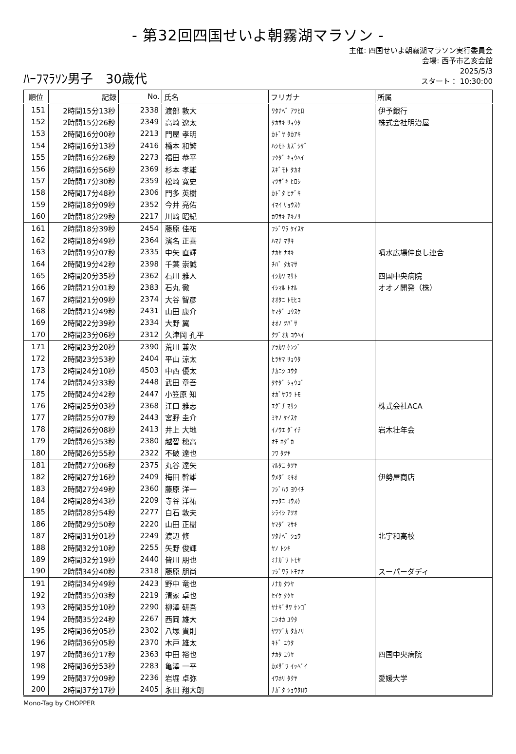- 第32回四国せいよ朝霧湖マラソン -
ﾊｰﾌﾏﾗｿﾝ男子　30歳代
主催: 四国せいよ朝霧湖マラソン実行委員会
会場: 西予市乙亥会館
2025/5/3
スタート： 10:30:00
| 順位 | 記録 | No. | 氏名 | フリガナ | 所属 |
| --- | --- | --- | --- | --- | --- |
| 151 | 2時間15分13秒 | 2338 | 渡部 敦大 | ﾜﾀﾅﾍﾞ ｱﾂﾋﾛ | 伊予銀行 |
| 152 | 2時間15分26秒 | 2349 | 高崎 遼太 | ﾀｶｻｷ ﾘｮｳﾀ | 株式会社明治屋 |
| 153 | 2時間16分00秒 | 2213 | 門屋 孝明 | ｶﾄﾞﾔ ﾀｶｱｷ | |
| 154 | 2時間16分13秒 | 2416 | 橋本 和繁 | ﾊｼﾓﾄ ｶｽﾞｼｹﾞ | |
| 155 | 2時間16分26秒 | 2273 | 福田 恭平 | ﾌｸﾀﾞ ｷｮｳﾍｲ | |
| 156 | 2時間16分56秒 | 2369 | 杉本 孝雄 | ｽｷﾞﾓﾄ ﾀｶｵ | |
| 157 | 2時間17分30秒 | 2359 | 松崎 寛史 | ﾏﾂｻﾞｷ ﾋﾛｼ | |
| 158 | 2時間17分48秒 | 2306 | 門多 英樹 | ｶﾄﾞﾀ ﾋﾃﾞｷ | |
| 159 | 2時間18分09秒 | 2352 | 今井 亮佑 | ｲﾏｲ ﾘｮｳｽｹ | |
| 160 | 2時間18分29秒 | 2217 | 川﨑 昭紀 | ｶﾜｻｷ ｱｷﾉﾘ | |
| 161 | 2時間18分39秒 | 2454 | 藤原 佳祐 | ﾌｼﾞﾜﾗ ｹｲｽｹ | |
| 162 | 2時間18分49秒 | 2364 | 濱名 正喜 | ﾊﾏﾅ ﾏｻｷ | |
| 163 | 2時間19分07秒 | 2335 | 中矢 直輝 | ﾅｶﾔ ﾅｵｷ | 噴水広場仲良し連合 |
| 164 | 2時間19分42秒 | 2398 | 千葉 崇誠 | ﾁﾊﾞ ﾀｶﾏｻ | |
| 165 | 2時間20分35秒 | 2362 | 石川 雅人 | ｲｼｶﾜ ﾏｻﾄ | 四国中央病院 |
| 166 | 2時間21分01秒 | 2383 | 石丸 徹 | ｲｼﾏﾙ ﾄｵﾙ | オオノ開発（株） |
| 167 | 2時間21分09秒 | 2374 | 大谷 智彦 | ｵｵﾀﾆ ﾄﾓﾋｺ | |
| 168 | 2時間21分49秒 | 2431 | 山田 康介 | ﾔﾏﾀﾞ ｺｳｽｹ | |
| 169 | 2時間22分39秒 | 2334 | 大野 翼 | ｵｵﾉ ﾂﾊﾞｻ | |
| 170 | 2時間23分06秒 | 2312 | 久津岡 孔平 | ｸﾂﾞｵｶ ｺｳﾍｲ | |
| 171 | 2時間23分20秒 | 2390 | 荒川 兼次 | ｱﾗｶﾜ ｹﾝｼﾞ | |
| 172 | 2時間23分53秒 | 2404 | 平山 涼太 | ﾋﾗﾔﾏ ﾘｮｳﾀ | |
| 173 | 2時間24分10秒 | 4503 | 中西 優太 | ﾅｶﾆｼ ﾕｳﾀ | |
| 174 | 2時間24分33秒 | 2448 | 武田 章吾 | ﾀｹﾀﾞ ｼｮｳｺﾞ | |
| 175 | 2時間24分42秒 | 2447 | 小笠原 知 | ｵｶﾞｻﾜﾗ ﾄﾓ | |
| 176 | 2時間25分03秒 | 2368 | 江口 雅志 | ｴｸﾞﾁ ﾏｻｼ | 株式会社ACA |
| 177 | 2時間25分07秒 | 2443 | 宮野 圭介 | ﾐﾔﾉ ｹｲｽｹ | |
| 178 | 2時間26分08秒 | 2413 | 井上 大地 | ｲﾉｳｴ ﾀﾞｲﾁ | 岩木壮年会 |
| 179 | 2時間26分53秒 | 2380 | 越智 穂高 | ｵﾁ ﾎﾀﾞｶ | |
| 180 | 2時間26分55秒 | 2322 | 不破 達也 | ﾌﾜ ﾀﾂﾔ | |
| 181 | 2時間27分06秒 | 2375 | 丸谷 達矢 | ﾏﾙﾀﾆ ﾀﾂﾔ | |
| 182 | 2時間27分16秒 | 2409 | 梅田 幹雄 | ｳﾒﾀﾞ ﾐｷｵ | 伊勢屋商店 |
| 183 | 2時間27分49秒 | 2360 | 藤原 洋一 | ﾌｼﾞﾊﾗ ﾖｳｲﾁ | |
| 184 | 2時間28分43秒 | 2209 | 寺谷 洋祐 | ﾃﾗﾀﾆ ﾖｳｽｹ | |
| 185 | 2時間28分54秒 | 2277 | 白石 敦夫 | ｼﾗｲｼ ｱﾂｵ | |
| 186 | 2時間29分50秒 | 2220 | 山田 正樹 | ﾔﾏﾀﾞ ﾏｻｷ | |
| 187 | 2時間31分01秒 | 2249 | 渡辺 修 | ﾜﾀﾅﾍﾞ ｼｭｳ | 北宇和高校 |
| 188 | 2時間32分10秒 | 2255 | 矢野 俊輝 | ﾔﾉ ﾄｼｷ | |
| 189 | 2時間32分19秒 | 2440 | 皆川 朋也 | ﾐﾅｶﾞﾜ ﾄﾓﾔ | |
| 190 | 2時間34分40秒 | 2318 | 藤原 朋尚 | ﾌｼﾞﾜﾗ ﾄﾓﾅｵ | スーパーダディ |
| 191 | 2時間34分49秒 | 2423 | 野中 竜也 | ﾉﾅｶ ﾀﾂﾔ | |
| 192 | 2時間35分03秒 | 2219 | 清家 卓也 | ｾｲｹ ﾀｸﾔ | |
| 193 | 2時間35分10秒 | 2290 | 柳澤 研吾 | ﾔﾅｷﾞｻﾜ ｹﾝｺﾞ | |
| 194 | 2時間35分24秒 | 2267 | 西岡 雄大 | ﾆｼｵｶ ﾕｳﾀ | |
| 195 | 2時間36分05秒 | 2302 | 八塚 貴則 | ﾔﾂﾂﾞｶ ﾀｶﾉﾘ | |
| 196 | 2時間36分05秒 | 2370 | 木戸 雄太 | ｷﾄﾞ ﾕｳﾀ | |
| 197 | 2時間36分17秒 | 2363 | 中田 裕也 | ﾅｶﾀ ﾕｳﾔ | 四国中央病院 |
| 198 | 2時間36分53秒 | 2283 | 亀澤 一平 | ｶﾒｻﾞﾜ ｲｯﾍﾟｲ | |
| 199 | 2時間37分09秒 | 2236 | 岩堀 卓弥 | ｲﾜﾎﾘ ﾀｸﾔ | 愛媛大学 |
| 200 | 2時間37分17秒 | 2405 | 永田 翔大朗 | ﾅｶﾞﾀ ｼｮｳﾀﾛｳ | |
Mono-Tag by CHOPPER